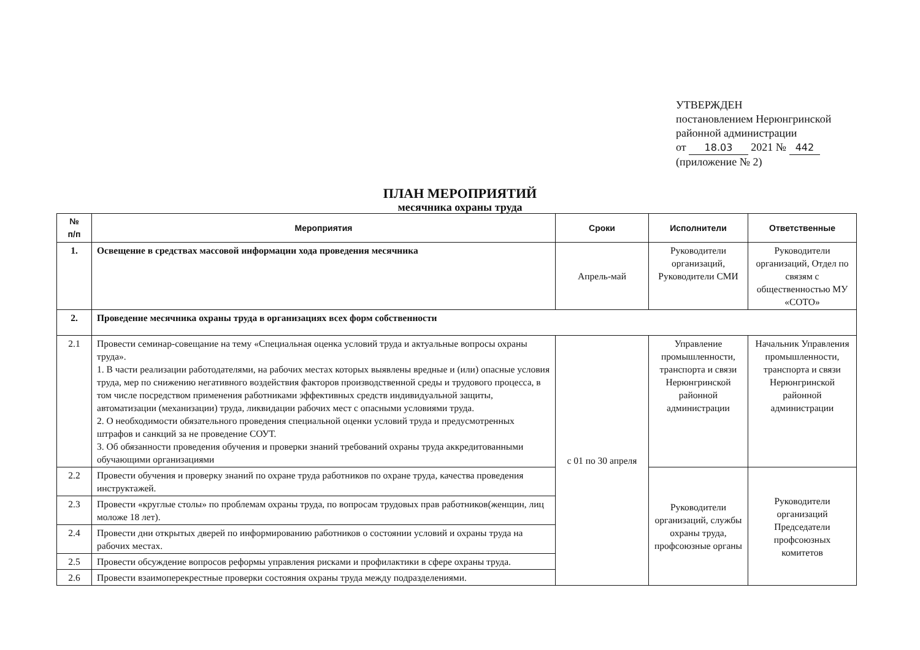УТВЕРЖДЕН
постановлением Нерюнгринской
районной администрации
от 18.03 2021 № 442
(приложение № 2)
ПЛАН МЕРОПРИЯТИЙ
месячника охраны труда
| № п/п | Мероприятия | Сроки | Исполнители | Ответственные |
| --- | --- | --- | --- | --- |
| 1. | Освещение в средствах массовой информации хода проведения месячника | Апрель-май | Руководители организаций, Руководители СМИ | Руководители организаций, Отдел по связям с общественностью МУ «СОТО» |
| 2. | Проведение месячника охраны труда в организациях всех форм собственности | | | |
| 2.1 | Провести семинар-совещание на тему «Специальная оценка условий труда и актуальные вопросы охраны труда». 1. В части реализации работодателями, на рабочих местах которых выявлены вредные и (или) опасные условия труда, мер по снижению негативного воздействия факторов производственной среды и трудового процесса, в том числе посредством применения работниками эффективных средств индивидуальной защиты, автоматизации (механизации) труда, ликвидации рабочих мест с опасными условиями труда. 2. О необходимости обязательного проведения специальной оценки условий труда и предусмотренных штрафов и санкций за не проведение СОУТ. 3. Об обязанности проведения обучения и проверки знаний требований охраны труда аккредитованными обучающими организациями | с 01 по 30 апреля | Управление промышленности, транспорта и связи Нерюнгринской районной администрации | Начальник Управления промышленности, транспорта и связи Нерюнгринской районной администрации |
| 2.2 | Провести обучения и проверку знаний по охране труда работников по охране труда, качества проведения инструктажей. | | Руководители организаций, службы охраны труда, профсоюзные органы | Руководители организаций Председатели профсоюзных комитетов |
| 2.3 | Провести «круглые столы» по проблемам охраны труда, по вопросам трудовых прав работников(женщин, лиц моложе 18 лет). | | | |
| 2.4 | Провести дни открытых дверей по информированию работников о состоянии условий и охраны труда на рабочих местах. | | | |
| 2.5 | Провести обсуждение вопросов реформы управления рисками и профилактики в сфере охраны труда. | | | |
| 2.6 | Провести взаимоперекрестные проверки состояния охраны труда между подразделениями. | | | |